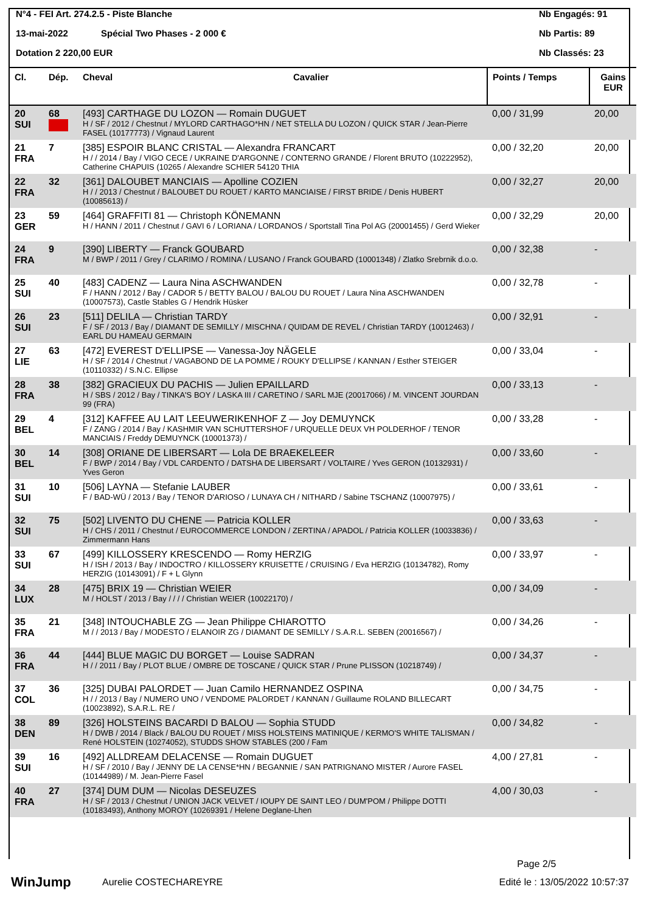N°4 - FEI Art. 274.2.5 - Piste Blanche Nb Engagés: 91
13-mai-2022 Spécial Two Phases - 2 000 € Nb Partis: 89
Dotation 2 220,00 EUR Nb Classés: 23
| Cl. | Dép. | Cheval | Cavalier | Points / Temps | Gains EUR |
| --- | --- | --- | --- | --- | --- |
| 20 SUI | 68 | [493] CARTHAGE DU LOZON — Romain DUGUET H / SF / 2012 / Chestnut / MYLORD CARTHAGO*HN / NET STELLA DU LOZON / QUICK STAR / Jean-Pierre FASEL (10177773) / Vignaud Laurent | | 0,00 / 31,99 | 20,00 |
| 21 FRA | 7 | [385] ESPOIR BLANC CRISTAL — Alexandra FRANCART H / / 2014 / Bay / VIGO CECE / UKRAINE D'ARGONNE / CONTERNO GRANDE / Florent BRUTO (10222952), Catherine CHAPUIS (10265 / Alexandre SCHIER 54120 THIA | | 0,00 / 32,20 | 20,00 |
| 22 FRA | 32 | [361] DALOUBET MANCIAIS — Apolline COZIEN H / / 2013 / Chestnut / BALOUBET DU ROUET / KARTO MANCIAISE / FIRST BRIDE / Denis HUBERT (10085613) / | | 0,00 / 32,27 | 20,00 |
| 23 GER | 59 | [464] GRAFFITI 81 — Christoph KÖNEMANN H / HANN / 2011 / Chestnut / GAVI 6 / LORIANA / LORDANOS / Sportstall Tina Pol AG (20001455) / Gerd Wieker | | 0,00 / 32,29 | 20,00 |
| 24 FRA | 9 | [390] LIBERTY — Franck GOUBARD M / BWP / 2011 / Grey / CLARIMO / ROMINA / LUSANO / Franck GOUBARD (10001348) / Zlatko Srebrnik d.o.o. | | 0,00 / 32,38 | - |
| 25 SUI | 40 | [483] CADENZ — Laura Nina ASCHWANDEN F / HANN / 2012 / Bay / CADOR 5 / BETTY BALOU / BALOU DU ROUET / Laura Nina ASCHWANDEN (10007573), Castle Stables G / Hendrik Hüsker | | 0,00 / 32,78 | - |
| 26 SUI | 23 | [511] DELILA — Christian TARDY F / SF / 2013 / Bay / DIAMANT DE SEMILLY / MISCHNA / QUIDAM DE REVEL / Christian TARDY (10012463) / EARL DU HAMEAU GERMAIN | | 0,00 / 32,91 | - |
| 27 LIE | 63 | [472] EVEREST D'ELLIPSE — Vanessa-Joy NÄGELE H / SF / 2014 / Chestnut / VAGABOND DE LA POMME / ROUKY D'ELLIPSE / KANNAN / Esther STEIGER (10110332) / S.N.C. Ellipse | | 0,00 / 33,04 | - |
| 28 FRA | 38 | [382] GRACIEUX DU PACHIS — Julien EPAILLARD H / SBS / 2012 / Bay / TINKA'S BOY / LASKA III / CARETINO / SARL MJE (20017066) / M. VINCENT JOURDAN 99 (FRA) | | 0,00 / 33,13 | - |
| 29 BEL | 4 | [312] KAFFEE AU LAIT LEEUWERIKENHOF Z — Joy DEMUYNCK F / ZANG / 2014 / Bay / KASHMIR VAN SCHUTTERSHOF / URQUELLE DEUX VH POLDERHOF / TENOR MANCIAIS / Freddy DEMUYNCK (10001373) / | | 0,00 / 33,28 | - |
| 30 BEL | 14 | [308] ORIANE DE LIBERSART — Lola DE BRAEKELEER F / BWP / 2014 / Bay / VDL CARDENTO / DATSHA DE LIBERSART / VOLTAIRE / Yves GERON (10132931) / Yves Geron | | 0,00 / 33,60 | - |
| 31 SUI | 10 | [506] LAYNA — Stefanie LAUBER F / BAD-WÜ / 2013 / Bay / TENOR D'ARIOSO / LUNAYA CH / NITHARD / Sabine TSCHANZ (10007975) / | | 0,00 / 33,61 | - |
| 32 SUI | 75 | [502] LIVENTO DU CHENE — Patricia KOLLER H / CHS / 2011 / Chestnut / EUROCOMMERCE LONDON / ZERTINA / APADOL / Patricia KOLLER (10033836) / Zimmermann Hans | | 0,00 / 33,63 | - |
| 33 SUI | 67 | [499] KILLOSSERY KRESCENDO — Romy HERZIG H / ISH / 2013 / Bay / INDOCTRO / KILLOSSERY KRUISETTE / CRUISING / Eva HERZIG (10134782), Romy HERZIG (10143091) / F + L Glynn | | 0,00 / 33,97 | - |
| 34 LUX | 28 | [475] BRIX 19 — Christian WEIER M / HOLST / 2013 / Bay / / / / Christian WEIER (10022170) / | | 0,00 / 34,09 | - |
| 35 FRA | 21 | [348] INTOUCHABLE ZG — Jean Philippe CHIAROTTO M / / 2013 / Bay / MODESTO / ELANOIR ZG / DIAMANT DE SEMILLY / S.A.R.L. SEBEN (20016567) / | | 0,00 / 34,26 | - |
| 36 FRA | 44 | [444] BLUE MAGIC DU BORGET — Louise SADRAN H / / 2011 / Bay / PLOT BLUE / OMBRE DE TOSCANE / QUICK STAR / Prune PLISSON (10218749) / | | 0,00 / 34,37 | - |
| 37 COL | 36 | [325] DUBAI PALORDET — Juan Camilo HERNANDEZ OSPINA H / / 2013 / Bay / NUMERO UNO / VENDOME PALORDET / KANNAN / Guillaume ROLAND BILLECART (10023892), S.A.R.L. RE / | | 0,00 / 34,75 | - |
| 38 DEN | 89 | [326] HOLSTEINS BACARDI D BALOU — Sophia STUDD H / DWB / 2014 / Black / BALOU DU ROUET / MISS HOLSTEINS MATINIQUE / KERMO'S WHITE TALISMAN / René HOLSTEIN (10274052), STUDDS SHOW STABLES (200 / Fam | | 0,00 / 34,82 | - |
| 39 SUI | 16 | [492] ALLDREAM DELACENSE — Romain DUGUET H / SF / 2010 / Bay / JENNY DE LA CENSE*HN / BEGANNIE / SAN PATRIGNANO MISTER / Aurore FASEL (10144989) / M. Jean-Pierre Fasel | | 4,00 / 27,81 | - |
| 40 FRA | 27 | [374] DUM DUM — Nicolas DESEUZES H / SF / 2013 / Chestnut / UNION JACK VELVET / IOUPY DE SAINT LEO / DUM'POM / Philippe DOTTI (10183493), Anthony MOROY (10269391 / Helene Deglane-Lhen | | 4,00 / 30,03 | - |
Page 2/5
WinJump Aurelie COSTECHAREYRE Edité le : 13/05/2022 10:57:37